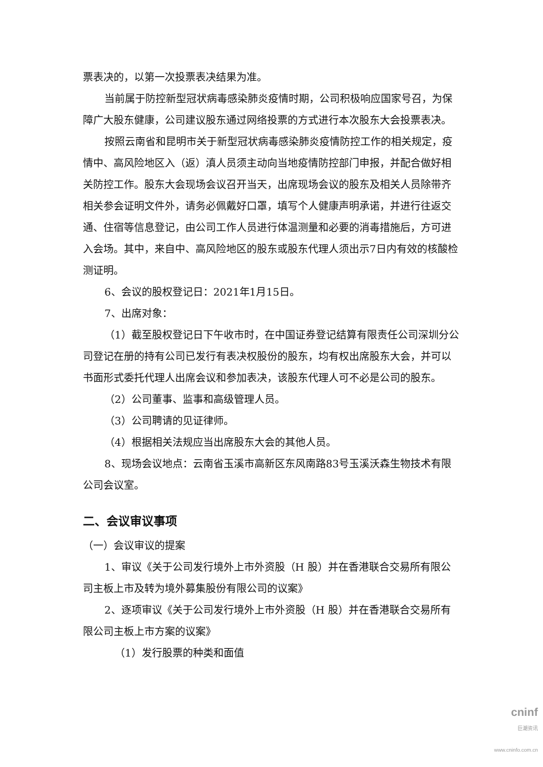票表决的，以第一次投票表决结果为准。
当前属于防控新型冠状病毒感染肺炎疫情时期，公司积极响应国家号召，为保障广大股东健康，公司建议股东通过网络投票的方式进行本次股东大会投票表决。
按照云南省和昆明市关于新型冠状病毒感染肺炎疫情防控工作的相关规定，疫情中、高风险地区入（返）滇人员须主动向当地疫情防控部门申报，并配合做好相关防控工作。股东大会现场会议召开当天，出席现场会议的股东及相关人员除带齐相关参会证明文件外，请务必佩戴好口罩，填写个人健康声明承诺，并进行往返交通、住宿等信息登记，由公司工作人员进行体温测量和必要的消毒措施后，方可进入会场。其中，来自中、高风险地区的股东或股东代理人须出示7日内有效的核酸检测证明。
6、会议的股权登记日：2021年1月15日。
7、出席对象：
（1）截至股权登记日下午收市时，在中国证券登记结算有限责任公司深圳分公司登记在册的持有公司已发行有表决权股份的股东，均有权出席股东大会，并可以书面形式委托代理人出席会议和参加表决，该股东代理人可不必是公司的股东。
（2）公司董事、监事和高级管理人员。
（3）公司聘请的见证律师。
（4）根据相关法规应当出席股东大会的其他人员。
8、现场会议地点：云南省玉溪市高新区东风南路83号玉溪沃森生物技术有限公司会议室。
二、会议审议事项
（一）会议审议的提案
1、审议《关于公司发行境外上市外资股（H 股）并在香港联合交易所有限公司主板上市及转为境外募集股份有限公司的议案》
2、逐项审议《关于公司发行境外上市外资股（H 股）并在香港联合交易所有限公司主板上市方案的议案》
（1）发行股票的种类和面值
cninf
巨潮资讯
www.cninfo.com.cn